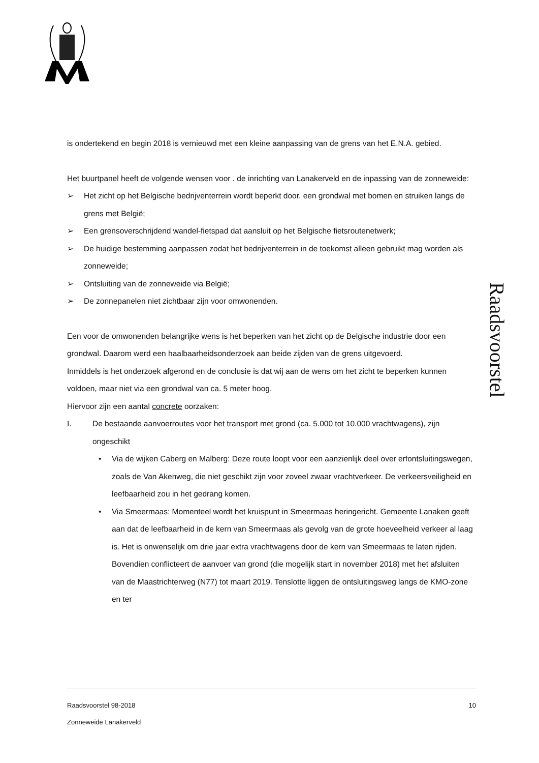is ondertekend en begin 2018 is vernieuwd met een kleine aanpassing van de grens van het E.N.A. gebied.
Het buurtpanel heeft de volgende wensen voor . de inrichting van Lanakerveld en de inpassing van de zonneweide:
➢ Het zicht op het Belgische bedrijventerrein wordt beperkt door. een grondwal met bomen en struiken langs de grens met België;
➢ Een grensoverschrijdend wandel-fietspad dat aansluit op het Belgische fietsroutenetwerk;
➢ De huidige bestemming aanpassen zodat het bedrijventerrein in de toekomst alleen gebruikt mag worden als zonneweide;
➢ Ontsluiting van de zonneweide via België;
➢ De zonnepanelen niet zichtbaar zijn voor omwonenden.
Een voor de omwonenden belangrijke wens is het beperken van het zicht op de Belgische industrie door een grondwal. Daarom werd een haalbaarheidsonderzoek aan beide zijden van de grens uitgevoerd.
Inmiddels is het onderzoek afgerond en de conclusie is dat wij aan de wens om het zicht te beperken kunnen voldoen, maar niet via een grondwal van ca. 5 meter hoog.
Hiervoor zijn een aantal concrete oorzaken:
I. De bestaande aanvoerroutes voor het transport met grond (ca. 5.000 tot 10.000 vrachtwagens), zijn ongeschikt
• Via de wijken Caberg en Malberg: Deze route loopt voor een aanzienlijk deel over erfontsluitingswegen, zoals de Van Akenweg, die niet geschikt zijn voor zoveel zwaar vrachtverkeer. De verkeersveiligheid en leefbaarheid zou in het gedrang komen.
• Via Smeermaas: Momenteel wordt het kruispunt in Smeermaas heringericht. Gemeente Lanaken geeft aan dat de leefbaarheid in de kern van Smeermaas als gevolg van de grote hoeveelheid verkeer al laag is. Het is onwenselijk om drie jaar extra vrachtwagens door de kern van Smeermaas te laten rijden. Bovendien conflicteert de aanvoer van grond (die mogelijk start in november 2018) met het afsluiten van de Maastrichterweg (N77) tot maart 2019. Tenslotte liggen de ontsluitingsweg langs de KMO-zone en ter
Raadsvoorstel
Raadsvoorstel 98-2018 10
Zonneweide Lanakerveld